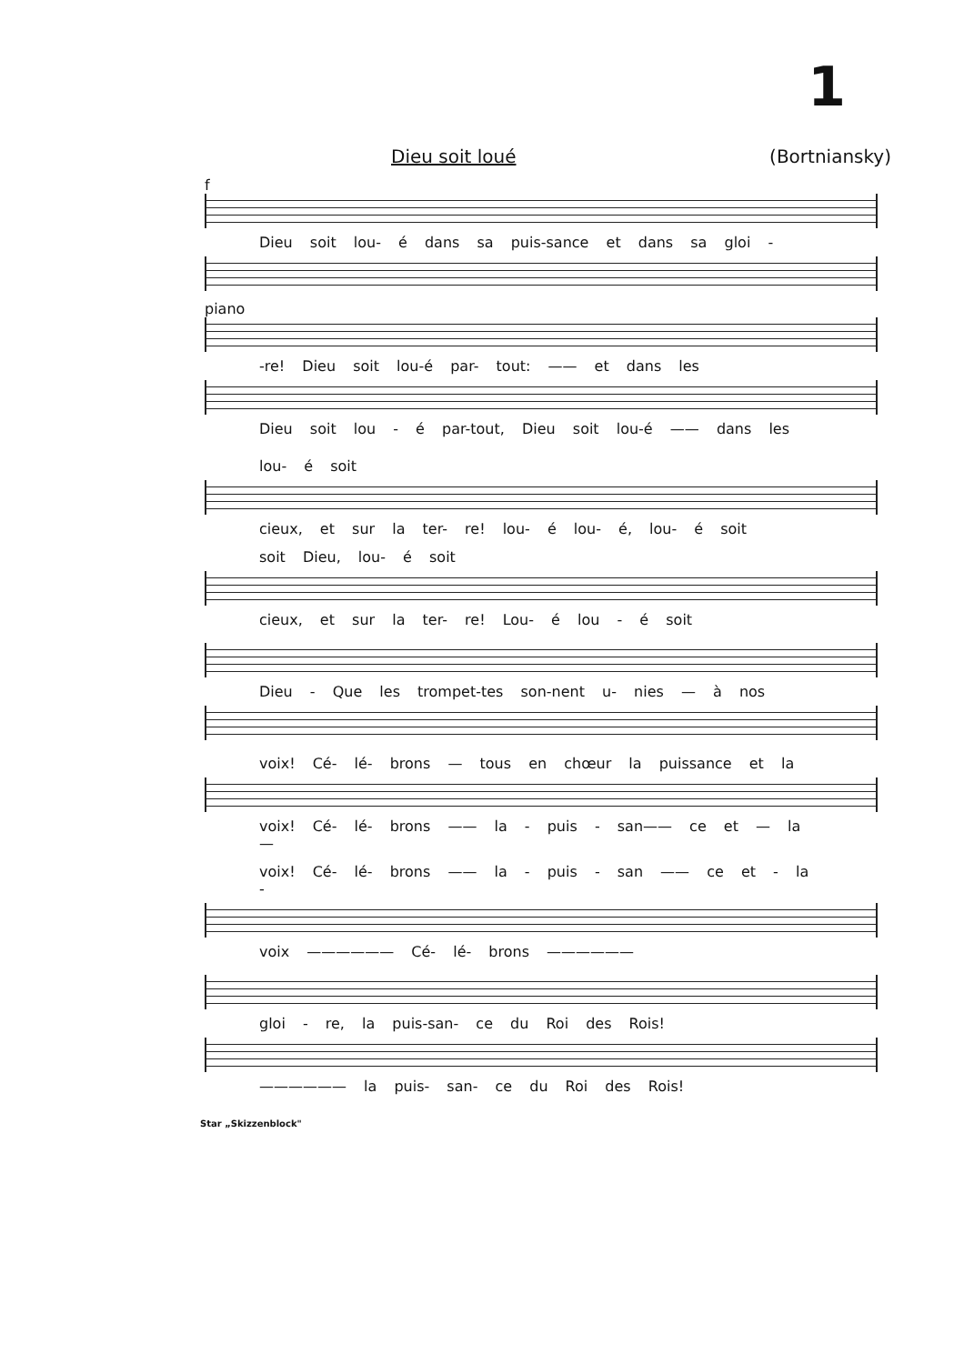1
Dieu soit loué (Bortniansky)
f
Dieu soit lou- é dans sa puis-sance et dans sa gloi -
piano
-re! Dieu soit lou-é par- tout: —— et dans les
Dieu soit lou - é par-tout, Dieu soit lou-é —— dans les
lou- é soit
cieux, et sur la ter- re! lou- é lou- é, lou- é soit
soit Dieu, lou- é soit
cieux, et sur la ter- re! Lou- é lou - é soit
Dieu - Que les trompet-tes son-nent u- nies — à nos
voix! Cé- lé- brons — tous en chœur la puissance et la
voix! Cé- lé- brons —— la - puis - san—— ce et — la —
voix! Cé- lé- brons —— la - puis - san —— ce et - la -
voix —————— Cé- lé- brons ——————
gloi - re, la puis-san- ce du Roi des Rois!
—————— la puis- san- ce du Roi des Rois!
Star „Skizzenblock"